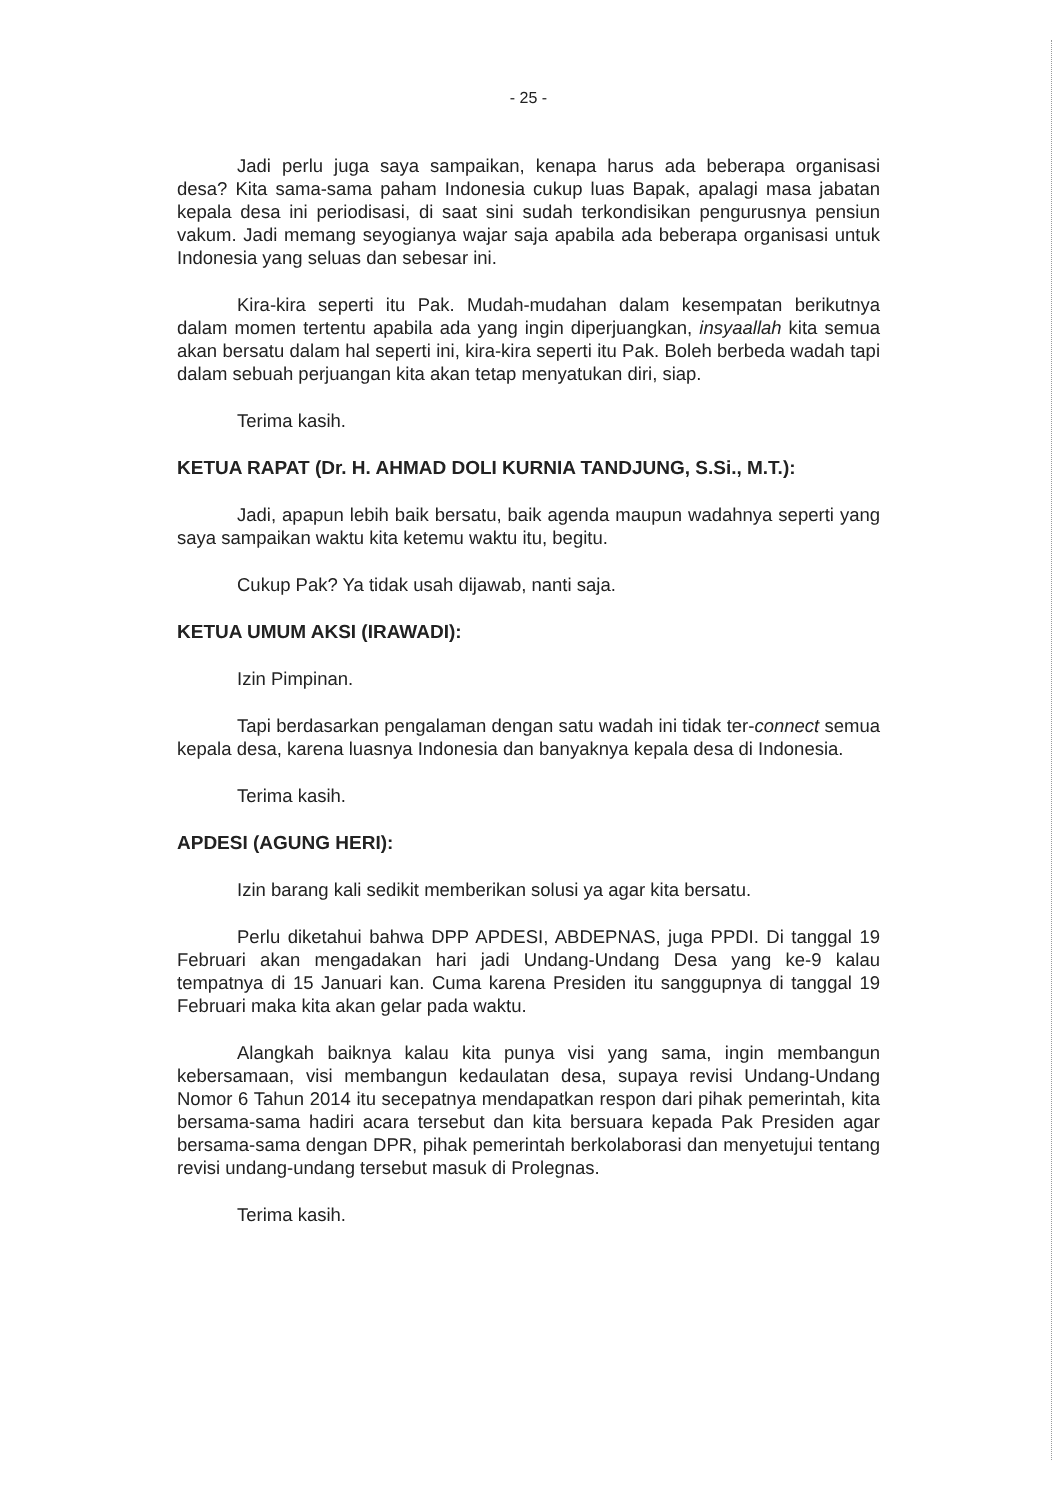- 25 -
Jadi perlu juga saya sampaikan, kenapa harus ada beberapa organisasi desa? Kita sama-sama paham Indonesia cukup luas Bapak, apalagi masa jabatan kepala desa ini periodisasi, di saat sini sudah terkondisikan pengurusnya pensiun vakum. Jadi memang seyogianya wajar saja apabila ada beberapa organisasi untuk Indonesia yang seluas dan sebesar ini.
Kira-kira seperti itu Pak. Mudah-mudahan dalam kesempatan berikutnya dalam momen tertentu apabila ada yang ingin diperjuangkan, insyaallah kita semua akan bersatu dalam hal seperti ini, kira-kira seperti itu Pak. Boleh berbeda wadah tapi dalam sebuah perjuangan kita akan tetap menyatukan diri, siap.
Terima kasih.
KETUA RAPAT (Dr. H. AHMAD DOLI KURNIA TANDJUNG, S.Si., M.T.):
Jadi, apapun lebih baik bersatu, baik agenda maupun wadahnya seperti yang saya sampaikan waktu kita ketemu waktu itu, begitu.
Cukup Pak? Ya tidak usah dijawab, nanti saja.
KETUA UMUM AKSI (IRAWADI):
Izin Pimpinan.
Tapi berdasarkan pengalaman dengan satu wadah ini tidak ter-connect semua kepala desa, karena luasnya Indonesia dan banyaknya kepala desa di Indonesia.
Terima kasih.
APDESI (AGUNG HERI):
Izin barang kali sedikit memberikan solusi ya agar kita bersatu.
Perlu diketahui bahwa DPP APDESI, ABDEPNAS, juga PPDI. Di tanggal 19 Februari akan mengadakan hari jadi Undang-Undang Desa yang ke-9 kalau tempatnya di 15 Januari kan. Cuma karena Presiden itu sanggupnya di tanggal 19 Februari maka kita akan gelar pada waktu.
Alangkah baiknya kalau kita punya visi yang sama, ingin membangun kebersamaan, visi membangun kedaulatan desa, supaya revisi Undang-Undang Nomor 6 Tahun 2014 itu secepatnya mendapatkan respon dari pihak pemerintah, kita bersama-sama hadiri acara tersebut dan kita bersuara kepada Pak Presiden agar bersama-sama dengan DPR, pihak pemerintah berkolaborasi dan menyetujui tentang revisi undang-undang tersebut masuk di Prolegnas.
Terima kasih.